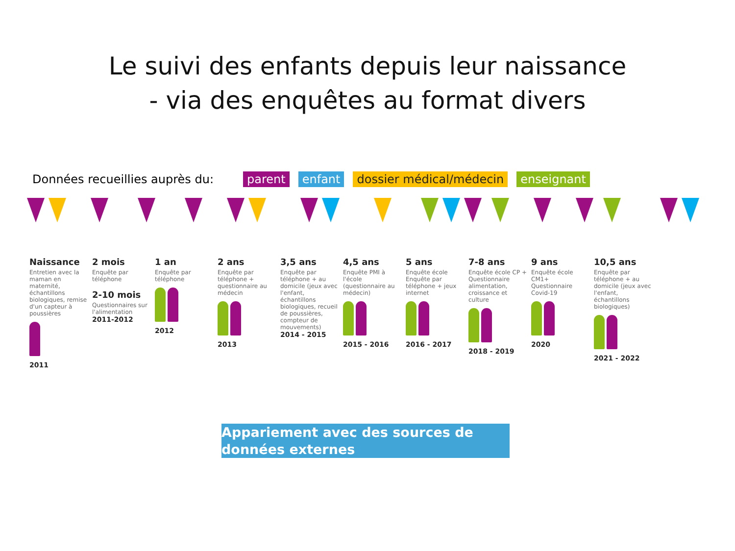Le suivi des enfants depuis leur naissance
- via des enquêtes au format divers
Données recueillies auprès du: parent enfant dossier médical/médecin enseignant
Naissance
Entretien avec la maman en maternité, échantillons biologiques, remise d'un capteur à poussières
2011
2 mois
Enquête par téléphone
2-10 mois
Questionnaires sur l'alimentation
2011-2012
1 an
Enquête par téléphone
2012
2 ans
Enquête par téléphone + questionnaire au médecin
2013
3,5 ans
Enquête par téléphone + au domicile (jeux avec l'enfant, échantillons biologiques, recueil de poussières, compteur de mouvements)
2014 - 2015
4,5 ans
Enquête PMI à l'école (questionnaire au médecin)
2015 - 2016
5 ans
Enquête école Enquête par téléphone + jeux internet
2016 - 2017
7-8 ans
Enquête école CP + Questionnaire alimentation, croissance et culture
2018 - 2019
9 ans
Enquête école CM1+ Questionnaire Covid-19
2020
10,5 ans
Enquête par téléphone + au domicile (jeux avec l'enfant, échantillons biologiques)
2021 - 2022
Appariement avec des sources de
données externes